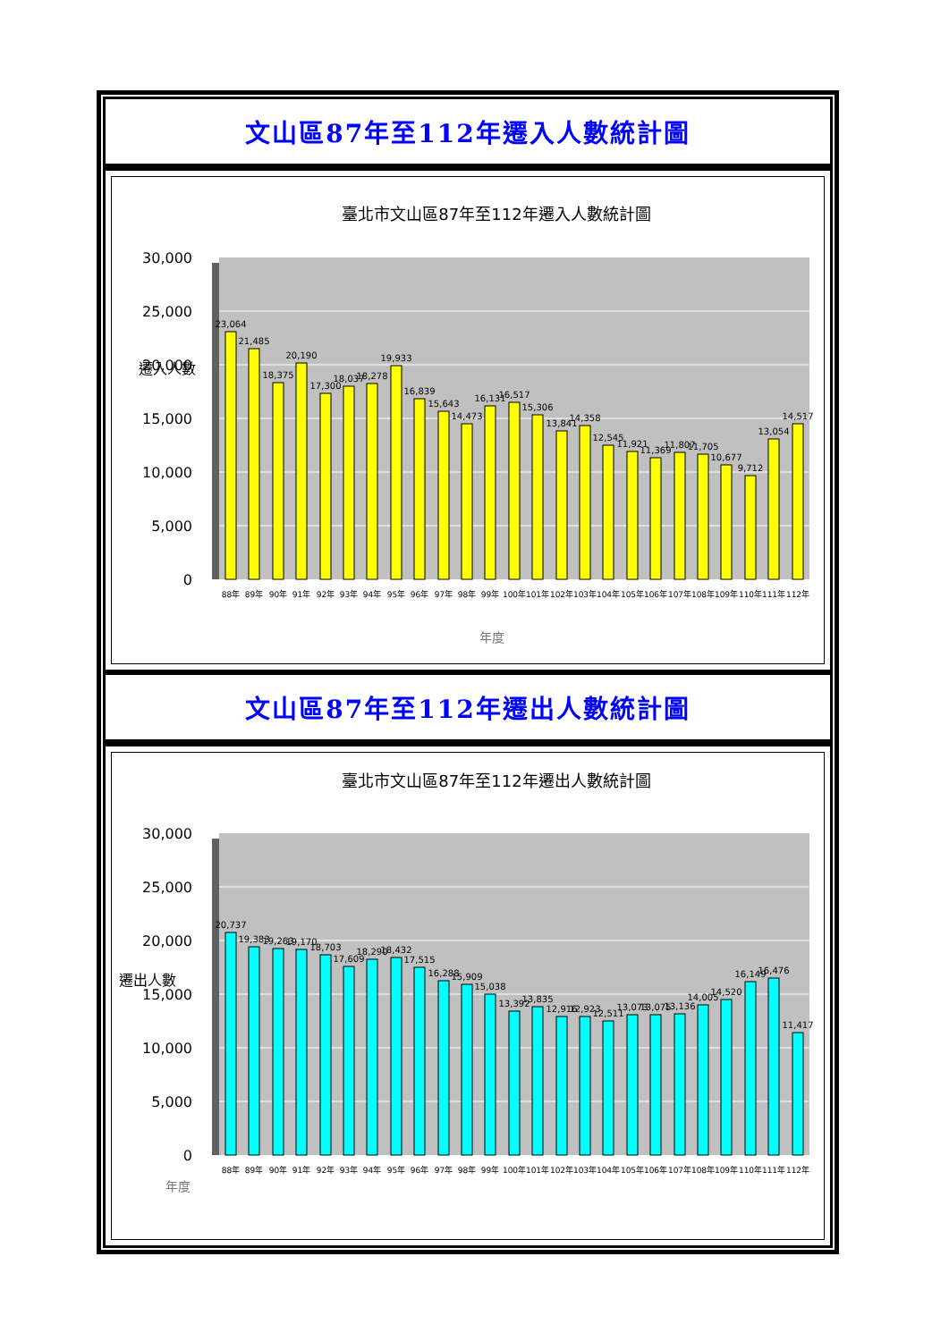文山區87年至112年遷入人數統計圖
臺北市文山區87年至112年遷入人數統計圖
遷入人數
30,000
25,000
20,000
15,000
10,000
5,000
0
23,064
21,485
18,375
20,190
17,300
18,037
18,278
19,933
16,839
15,643
14,473
16,131
16,517
15,306
13,841
14,358
12,545
11,921
11,369
11,807
11,705
10,677
9,712
13,054
14,517
88年
89年
90年
91年
92年
93年
94年
95年
96年
97年
98年
99年
100年
101年
102年
103年
104年
105年
106年
107年
108年
109年
110年
111年
112年
年度
文山區87年至112年遷出人數統計圖
臺北市文山區87年至112年遷出人數統計圖
遷出人數
30,000
25,000
20,000
15,000
10,000
5,000
0
20,737
19,383
19,263
19,170
18,703
17,609
18,290
18,432
17,515
16,288
15,909
15,038
13,392
13,835
12,916
12,923
12,511
13,073
13,075
13,136
14,005
14,520
16,149
16,476
11,417
88年
89年
90年
91年
92年
93年
94年
95年
96年
97年
98年
99年
100年
101年
102年
103年
104年
105年
106年
107年
108年
109年
110年
111年
112年
年度